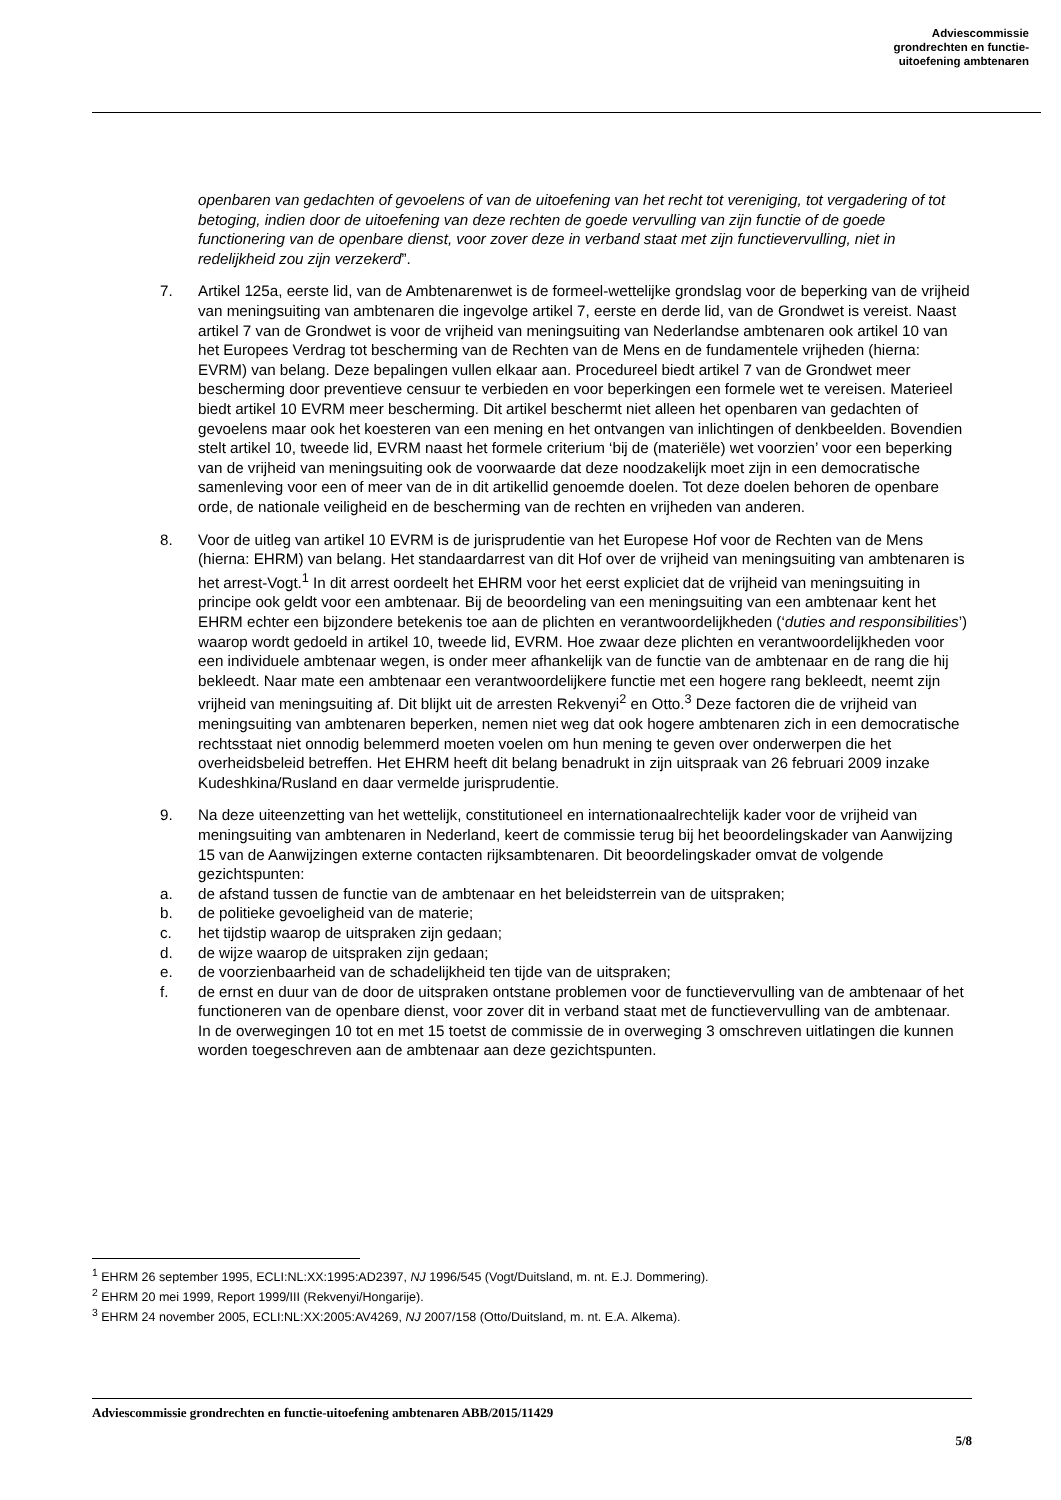Adviescommissie
grondrechten en functie-
uitoefening ambtenaren
openbaren van gedachten of gevoelens of van de uitoefening van het recht tot vereniging, tot vergadering of tot betoging, indien door de uitoefening van deze rechten de goede vervulling van zijn functie of de goede functionering van de openbare dienst, voor zover deze in verband staat met zijn functievervulling, niet in redelijkheid zou zijn verzekerd”.
7. Artikel 125a, eerste lid, van de Ambtenarenwet is de formeel-wettelijke grondslag voor de beperking van de vrijheid van meningsuiting van ambtenaren die ingevolge artikel 7, eerste en derde lid, van de Grondwet is vereist. Naast artikel 7 van de Grondwet is voor de vrijheid van meningsuiting van Nederlandse ambtenaren ook artikel 10 van het Europees Verdrag tot bescherming van de Rechten van de Mens en de fundamentele vrijheden (hierna: EVRM) van belang. Deze bepalingen vullen elkaar aan. Procedureel biedt artikel 7 van de Grondwet meer bescherming door preventieve censuur te verbieden en voor beperkingen een formele wet te vereisen. Materieel biedt artikel 10 EVRM meer bescherming. Dit artikel beschermt niet alleen het openbaren van gedachten of gevoelens maar ook het koesteren van een mening en het ontvangen van inlichtingen of denkbeelden. Bovendien stelt artikel 10, tweede lid, EVRM naast het formele criterium ‘bij de (materiële) wet voorzien’ voor een beperking van de vrijheid van meningsuiting ook de voorwaarde dat deze noodzakelijk moet zijn in een democratische samenleving voor een of meer van de in dit artikellid genoemde doelen. Tot deze doelen behoren de openbare orde, de nationale veiligheid en de bescherming van de rechten en vrijheden van anderen.
8. Voor de uitleg van artikel 10 EVRM is de jurisprudentie van het Europese Hof voor de Rechten van de Mens (hierna: EHRM) van belang. Het standaardarrest van dit Hof over de vrijheid van meningsuiting van ambtenaren is het arrest-Vogt.<sup>1</sup> In dit arrest oordeelt het EHRM voor het eerst expliciet dat de vrijheid van meningsuiting in principe ook geldt voor een ambtenaar. Bij de beoordeling van een meningsuiting van een ambtenaar kent het EHRM echter een bijzondere betekenis toe aan de plichten en verantwoordelijkheden (‘duties and responsibilities’) waarop wordt gedoeld in artikel 10, tweede lid, EVRM. Hoe zwaar deze plichten en verantwoordelijkheden voor een individuele ambtenaar wegen, is onder meer afhankelijk van de functie van de ambtenaar en de rang die hij bekleedt. Naar mate een ambtenaar een verantwoordelijkere functie met een hogere rang bekleedt, neemt zijn vrijheid van meningsuiting af. Dit blijkt uit de arresten Rekvenyi<sup>2</sup> en Otto.<sup>3</sup> Deze factoren die de vrijheid van meningsuiting van ambtenaren beperken, nemen niet weg dat ook hogere ambtenaren zich in een democratische rechtsstaat niet onnodig belemmerd moeten voelen om hun mening te geven over onderwerpen die het overheidsbeleid betreffen. Het EHRM heeft dit belang benadrukt in zijn uitspraak van 26 februari 2009 inzake Kudeshkina/Rusland en daar vermelde jurisprudentie.
9. Na deze uiteenzetting van het wettelijk, constitutioneel en internationaalrechtelijk kader voor de vrijheid van meningsuiting van ambtenaren in Nederland, keert de commissie terug bij het beoordelingskader van Aanwijzing 15 van de Aanwijzingen externe contacten rijksambtenaren. Dit beoordelingskader omvat de volgende gezichtspunten:
a. de afstand tussen de functie van de ambtenaar en het beleidsterrein van de uitspraken;
b. de politieke gevoeligheid van de materie;
c. het tijdstip waarop de uitspraken zijn gedaan;
d. de wijze waarop de uitspraken zijn gedaan;
e. de voorzienbaarheid van de schadelijkheid ten tijde van de uitspraken;
f. de ernst en duur van de door de uitspraken ontstane problemen voor de functievervulling van de ambtenaar of het functioneren van de openbare dienst, voor zover dit in verband staat met de functievervulling van de ambtenaar.
In de overwegingen 10 tot en met 15 toetst de commissie de in overweging 3 omschreven uitlatingen die kunnen worden toegeschreven aan de ambtenaar aan deze gezichtspunten.
<sup>1</sup> EHRM 26 september 1995, ECLI:NL:XX:1995:AD2397, NJ 1996/545 (Vogt/Duitsland, m. nt. E.J. Dommering).
<sup>2</sup> EHRM 20 mei 1999, Report 1999/III (Rekvenyi/Hongarije).
<sup>3</sup> EHRM 24 november 2005, ECLI:NL:XX:2005:AV4269, NJ 2007/158 (Otto/Duitsland, m. nt. E.A. Alkema).
Adviescommissie grondrechten en functie-uitoefening ambtenaren ABB/2015/11429
5/8